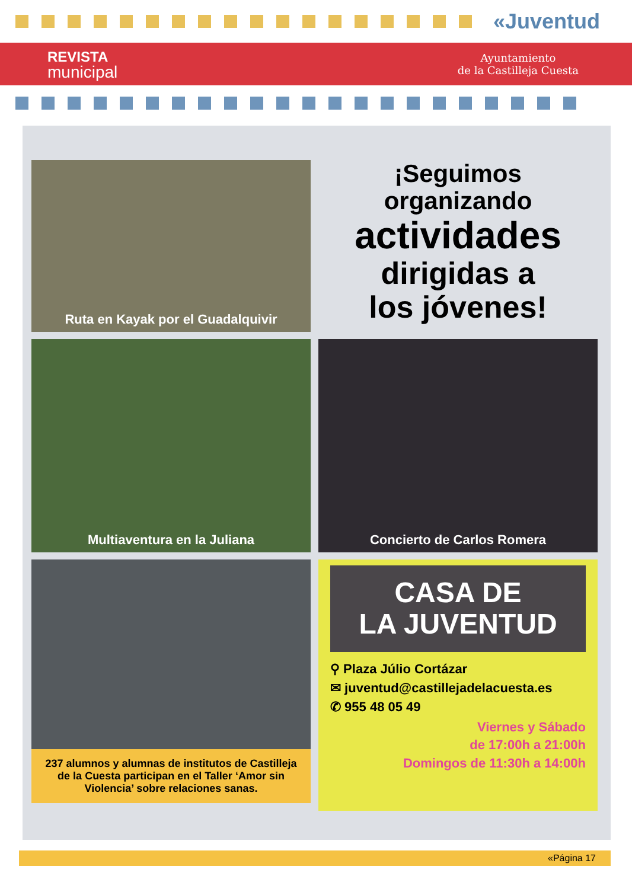«Juventud
REVISTA
municipal
Ayuntamiento
de la Castilleja Cuesta
Ruta en Kayak por el Guadalquivir
¡Seguimos organizando
actividades
dirigidas a
los jóvenes!
Multiaventura en la Juliana
Concierto de Carlos Romera
237 alumnos y alumnas de institutos de Castilleja de la Cuesta participan en el Taller ‘Amor sin Violencia’ sobre relaciones sanas.
CASA DE
LA JUVENTUD
⚲ Plaza Júlio Cortázar
✉ juventud@castillejadelacuesta.es
✆ 955 48 05 49
Viernes y Sábado
de 17:00h a 21:00h
Domingos de 11:30h a 14:00h
«Página 17